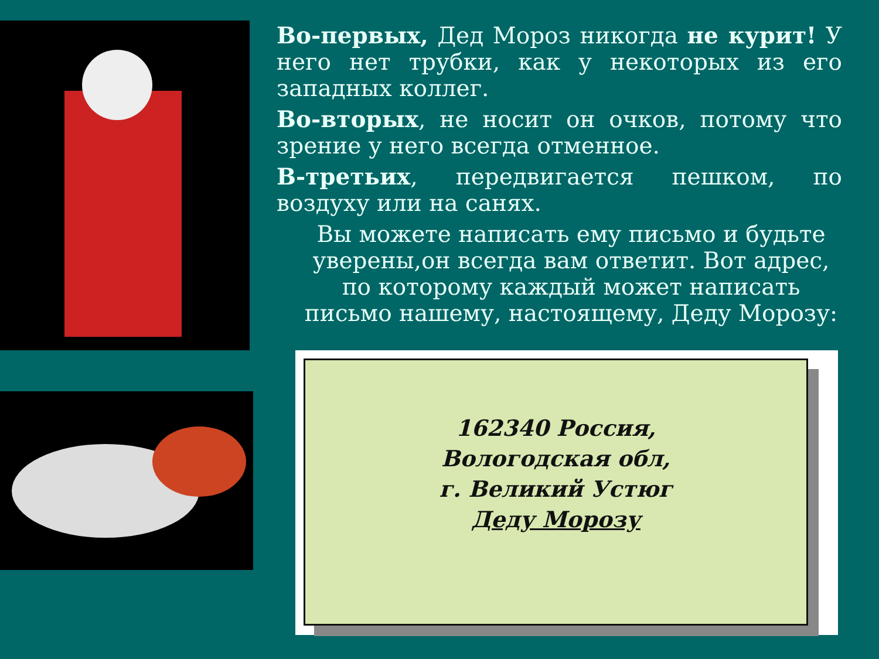Во-первых, Дед Мороз никогда не курит! У него нет трубки, как у некоторых из его западных коллег.
Во-вторых, не носит он очков, потому что зрение у него всегда отменное.
В-третьих, передвигается пешком, по воздуху или на санях.
Вы можете написать ему письмо и будьте уверены,он всегда вам ответит. Вот адрес, по которому каждый может написать письмо нашему, настоящему, Деду Морозу:
162340 Россия,
Вологодская обл,
г. Великий Устюг
Деду Морозу